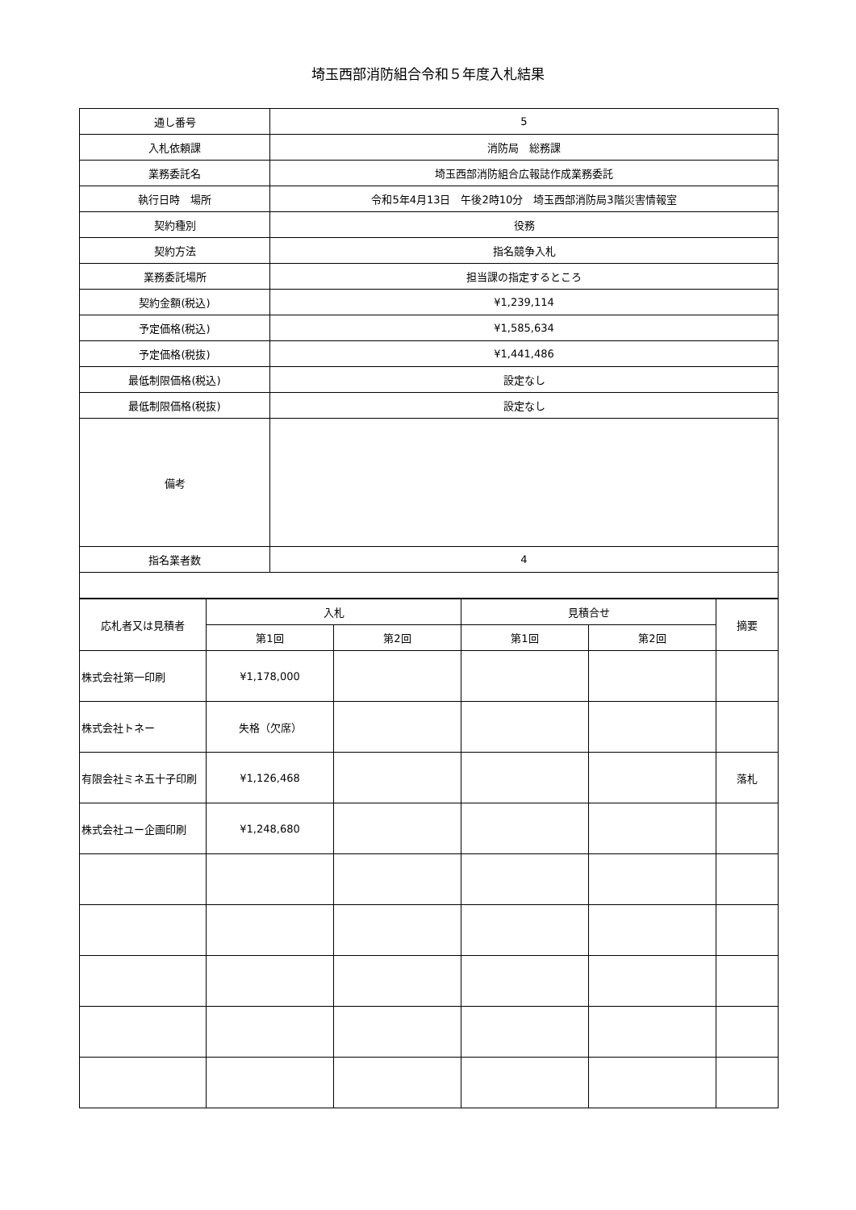埼玉西部消防組合令和５年度入札結果
| 通し番号 | 5 |
| 入札依頼課 | 消防局 総務課 |
| 業務委託名 | 埼玉西部消防組合広報誌作成業務委託 |
| 執行日時 場所 | 令和5年4月13日 午後2時10分 埼玉西部消防局3階災害情報室 |
| 契約種別 | 役務 |
| 契約方法 | 指名競争入札 |
| 業務委託場所 | 担当課の指定するところ |
| 契約金額(税込) | ¥1,239,114 |
| 予定価格(税込) | ¥1,585,634 |
| 予定価格(税抜) | ¥1,441,486 |
| 最低制限価格(税込) | 設定なし |
| 最低制限価格(税抜) | 設定なし |
| 備考 | |
| 指名業者数 | 4 |
| 応札者又は見積者 | 入札 | | 見積合せ | | 摘要 |
| --- | --- | --- | --- | --- | --- |
| | 第1回 | 第2回 | 第1回 | 第2回 | |
| 株式会社第一印刷 | ¥1,178,000 | | | | |
| 株式会社トネー | 失格（欠席） | | | | |
| 有限会社ミネ五十子印刷 | ¥1,126,468 | | | | 落札 |
| 株式会社ユー企画印刷 | ¥1,248,680 | | | | |